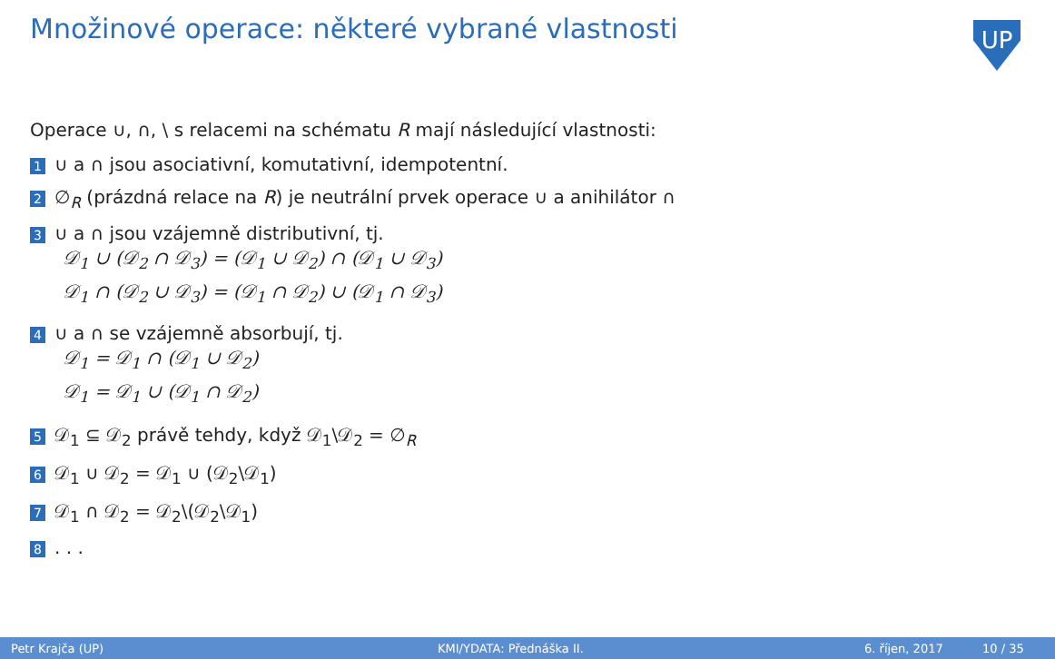Množinové operace: některé vybrané vlastnosti
UP
Operace ∪, ∩, \ s relacemi na schématu R mají následující vlastnosti:
1 ∪ a ∩ jsou asociativní, komutativní, idempotentní.
2 ∅<sub>R</sub> (prázdná relace na R) je neutrální prvek operace ∪ a anihilátor ∩
3 ∪ a ∩ jsou vzájemně distributivní, tj.
𝒟<sub>1</sub> ∪ (𝒟<sub>2</sub> ∩ 𝒟<sub>3</sub>) = (𝒟<sub>1</sub> ∪ 𝒟<sub>2</sub>) ∩ (𝒟<sub>1</sub> ∪ 𝒟<sub>3</sub>)
𝒟<sub>1</sub> ∩ (𝒟<sub>2</sub> ∪ 𝒟<sub>3</sub>) = (𝒟<sub>1</sub> ∩ 𝒟<sub>2</sub>) ∪ (𝒟<sub>1</sub> ∩ 𝒟<sub>3</sub>)
4 ∪ a ∩ se vzájemně absorbují, tj.
𝒟<sub>1</sub> = 𝒟<sub>1</sub> ∩ (𝒟<sub>1</sub> ∪ 𝒟<sub>2</sub>)
𝒟<sub>1</sub> = 𝒟<sub>1</sub> ∪ (𝒟<sub>1</sub> ∩ 𝒟<sub>2</sub>)
5 𝒟<sub>1</sub> ⊆ 𝒟<sub>2</sub> právě tehdy, když 𝒟<sub>1</sub>\𝒟<sub>2</sub> = ∅<sub>R</sub>
6 𝒟<sub>1</sub> ∪ 𝒟<sub>2</sub> = 𝒟<sub>1</sub> ∪ (𝒟<sub>2</sub>\𝒟<sub>1</sub>)
7 𝒟<sub>1</sub> ∩ 𝒟<sub>2</sub> = 𝒟<sub>2</sub>\(𝒟<sub>2</sub>\𝒟<sub>1</sub>)
8. . .
Petr Krajča (UP) KMI/YDATA: Přednáška II. 6. říjen, 2017 10 / 35